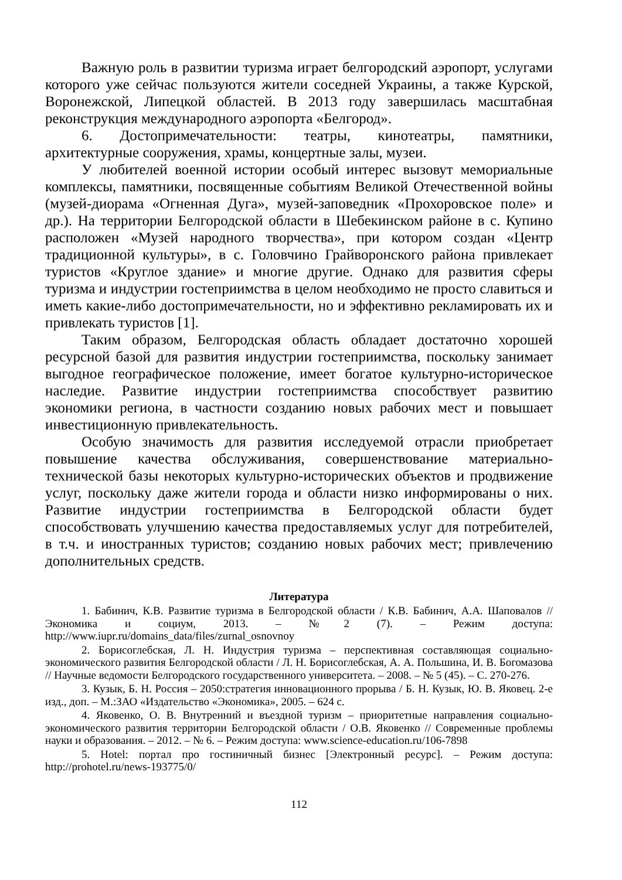Важную роль в развитии туризма играет белгородский аэропорт, услугами которого уже сейчас пользуются жители соседней Украины, а также Курской, Воронежской, Липецкой областей. В 2013 году завершилась масштабная реконструкция международного аэропорта «Белгород».
6. Достопримечательности: театры, кинотеатры, памятники, архитектурные сооружения, храмы, концертные залы, музеи.
У любителей военной истории особый интерес вызовут мемориальные комплексы, памятники, посвященные событиям Великой Отечественной войны (музей-диорама «Огненная Дуга», музей-заповедник «Прохоровское поле» и др.). На территории Белгородской области в Шебекинском районе в с. Купино расположен «Музей народного творчества», при котором создан «Центр традиционной культуры», в с. Головчино Грайворонского района привлекает туристов «Круглое здание» и многие другие. Однако для развития сферы туризма и индустрии гостеприимства в целом необходимо не просто славиться и иметь какие-либо достопримечательности, но и эффективно рекламировать их и привлекать туристов [1].
Таким образом, Белгородская область обладает достаточно хорошей ресурсной базой для развития индустрии гостеприимства, поскольку занимает выгодное географическое положение, имеет богатое культурно-историческое наследие. Развитие индустрии гостеприимства способствует развитию экономики региона, в частности созданию новых рабочих мест и повышает инвестиционную привлекательность.
Особую значимость для развития исследуемой отрасли приобретает повышение качества обслуживания, совершенствование материально-технической базы некоторых культурно-исторических объектов и продвижение услуг, поскольку даже жители города и области низко информированы о них. Развитие индустрии гостеприимства в Белгородской области будет способствовать улучшению качества предоставляемых услуг для потребителей, в т.ч. и иностранных туристов; созданию новых рабочих мест; привлечению дополнительных средств.
Литература
1. Бабинич, К.В. Развитие туризма в Белгородской области / К.В. Бабинич, А.А. Шаповалов // Экономика и социум, 2013. – №2 (7). – Режим доступа: http://www.iupr.ru/domains_data/files/zurnal_osnovnoy
2. Борисоглебская, Л. Н. Индустрия туризма – перспективная составляющая социально-экономического развития Белгородской области / Л. Н. Борисоглебская, А. А. Польшина, И. В. Богомазова // Научные ведомости Белгородского государственного университета. – 2008. – № 5 (45). – С. 270-276.
3. Кузык, Б. Н. Россия – 2050:стратегия инновационного прорыва / Б. Н. Кузык, Ю. В. Яковец. 2-е изд., доп. – М.:ЗАО «Издательство «Экономика», 2005. – 624 с.
4. Яковенко, О. В. Внутренний и въездной туризм – приоритетные направления социально-экономического развития территории Белгородской области / О.В. Яковенко // Современные проблемы науки и образования. – 2012. – № 6. – Режим доступа: www.science-education.ru/106-7898
5. Hotel: портал про гостиничный бизнес [Электронный ресурс]. – Режим доступа: http://prohotel.ru/news-193775/0/
112